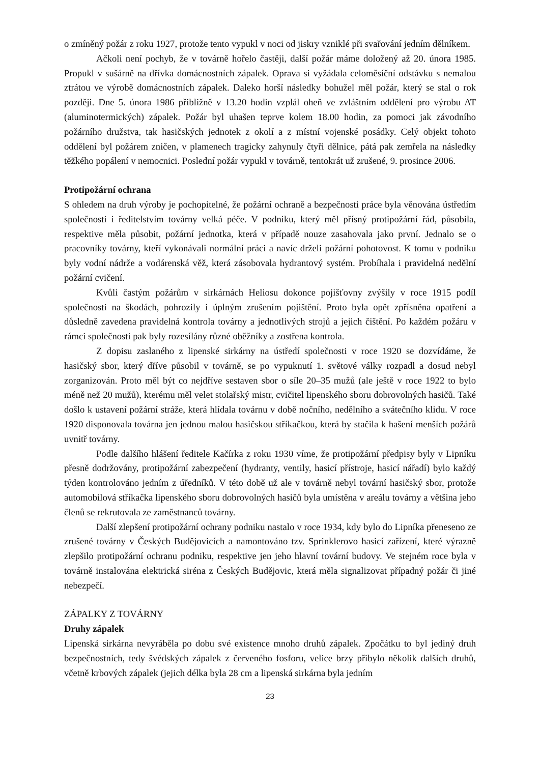o zmíněný požár z roku 1927, protože tento vypukl v noci od jiskry vzniklé při svařování jedním dělníkem.
Ačkoli není pochyb, že v továrně hořelo častěji, další požár máme doložený až 20. února 1985. Propukl v sušárně na dřívka domácnostních zápalek. Oprava si vyžádala celoměsíční odstávku s nemalou ztrátou ve výrobě domácnostních zápalek. Daleko horší následky bohužel měl požár, který se stal o rok později. Dne 5. února 1986 přibližně v 13.20 hodin vzplál oheň ve zvláštním oddělení pro výrobu AT (aluminotermických) zápalek. Požár byl uhašen teprve kolem 18.00 hodin, za pomoci jak závodního požárního družstva, tak hasičských jednotek z okolí a z místní vojenské posádky. Celý objekt tohoto oddělení byl požárem zničen, v plamenech tragicky zahynuly čtyři dělnice, pátá pak zemřela na následky těžkého popálení v nemocnici. Poslední požár vypukl v továrně, tentokrát už zrušené, 9. prosince 2006.
Protipožární ochrana
S ohledem na druh výroby je pochopitelné, že požární ochraně a bezpečnosti práce byla věnována ústředím společnosti i ředitelstvím továrny velká péče. V podniku, který měl přísný protipožární řád, působila, respektive měla působit, požární jednotka, která v případě nouze zasahovala jako první. Jednalo se o pracovníky továrny, kteří vykonávali normální práci a navíc drželi požární pohotovost. K tomu v podniku byly vodní nádrže a vodárenská věž, která zásobovala hydrantový systém. Probíhala i pravidelná nedělní požární cvičení.
Kvůli častým požárům v sirkárnách Heliosu dokonce pojišťovny zvýšily v roce 1915 podíl společnosti na škodách, pohrozily i úplným zrušením pojištění. Proto byla opět zpřísněna opatření a důsledně zavedena pravidelná kontrola továrny a jednotlivých strojů a jejich čištění. Po každém požáru v rámci společnosti pak byly rozesílány různé oběžníky a zostřena kontrola.
Z dopisu zaslaného z lipenské sirkárny na ústředí společnosti v roce 1920 se dozvídáme, že hasičský sbor, který dříve působil v továrně, se po vypuknutí 1. světové války rozpadl a dosud nebyl zorganizován. Proto měl být co nejdříve sestaven sbor o síle 20–35 mužů (ale ještě v roce 1922 to bylo méně než 20 mužů), kterému měl velet stolařský mistr, cvičitel lipenského sboru dobrovolných hasičů. Také došlo k ustavení požární stráže, která hlídala továrnu v době nočního, nedělního a svátečního klidu. V roce 1920 disponovala továrna jen jednou malou hasičskou stříkačkou, která by stačila k hašení menších požárů uvnitř továrny.
Podle dalšího hlášení ředitele Kačírka z roku 1930 víme, že protipožární předpisy byly v Lipníku přesně dodržovány, protipožární zabezpečení (hydranty, ventily, hasicí přístroje, hasicí nářadí) bylo každý týden kontrolováno jedním z úředníků. V této době už ale v továrně nebyl tovární hasičský sbor, protože automobilová stříkačka lipenského sboru dobrovolných hasičů byla umístěna v areálu továrny a většina jeho členů se rekrutovala ze zaměstnanců továrny.
Další zlepšení protipožární ochrany podniku nastalo v roce 1934, kdy bylo do Lipníka přeneseno ze zrušené továrny v Českých Budějovicích a namontováno tzv. Sprinklerovo hasicí zařízení, které výrazně zlepšilo protipožární ochranu podniku, respektive jen jeho hlavní tovární budovy. Ve stejném roce byla v továrně instalována elektrická siréna z Českých Budějovic, která měla signalizovat případný požár či jiné nebezpečí.
ZÁPALKY Z TOVÁRNY
Druhy zápalek
Lipenská sirkárna nevyráběla po dobu své existence mnoho druhů zápalek. Zpočátku to byl jediný druh bezpečnostních, tedy švédských zápalek z červeného fosforu, velice brzy přibylo několik dalších druhů, včetně krbových zápalek (jejich délka byla 28 cm a lipenská sirkárna byla jedním
23